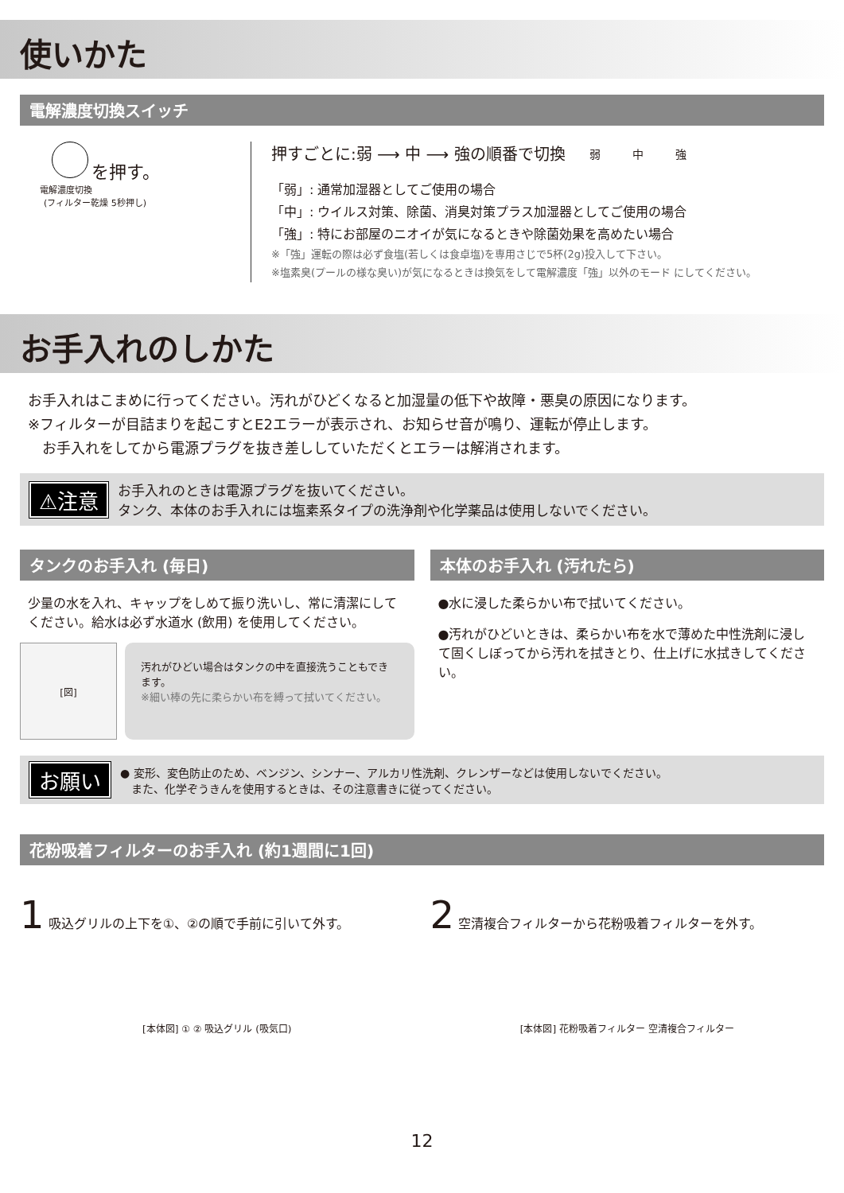使いかた
電解濃度切換スイッチ
を押す。
電解濃度切換
(フィルター乾燥 5秒押し)
押すごとに:弱 ⟶ 中 ⟶ 強の順番で切換 弱 中 強
「弱」: 通常加湿器としてご使用の場合
「中」: ウイルス対策、除菌、消臭対策プラス加湿器としてご使用の場合
「強」: 特にお部屋のニオイが気になるときや除菌効果を高めたい場合
※「強」運転の際は必ず食塩(若しくは食卓塩)を専用さじで5杯(2g)投入して下さい。
※塩素臭(プールの様な臭い)が気になるときは換気をして電解濃度「強」以外のモード にしてください。
お手入れのしかた
お手入れはこまめに行ってください。汚れがひどくなると加湿量の低下や故障・悪臭の原因になります。
※フィルターが目詰まりを起こすとE2エラーが表示され、お知らせ音が鳴り、運転が停止します。
　お手入れをしてから電源プラグを抜き差ししていただくとエラーは解消されます。
⚠注意
お手入れのときは電源プラグを抜いてください。
タンク、本体のお手入れには塩素系タイプの洗浄剤や化学薬品は使用しないでください。
タンクのお手入れ (毎日)
少量の水を入れ、キャップをしめて振り洗いし、常に清潔にしてください。給水は必ず水道水 (飲用) を使用してください。
[図]
汚れがひどい場合はタンクの中を直接洗うこともできます。
※細い棒の先に柔らかい布を縛って拭いてください。
本体のお手入れ (汚れたら)
●水に浸した柔らかい布で拭いてください。
●汚れがひどいときは、柔らかい布を水で薄めた中性洗剤に浸して固くしぼってから汚れを拭きとり、仕上げに水拭きしてください。
お願い
● 変形、変色防止のため、ベンジン、シンナー、アルカリ性洗剤、クレンザーなどは使用しないでください。
　また、化学ぞうきんを使用するときは、その注意書きに従ってください。
花粉吸着フィルターのお手入れ (約1週間に1回)
1 吸込グリルの上下を①、②の順で手前に引いて外す。
[本体図] ① ② 吸込グリル (吸気口)
2 空清複合フィルターから花粉吸着フィルターを外す。
[本体図] 花粉吸着フィルター 空清複合フィルター
12